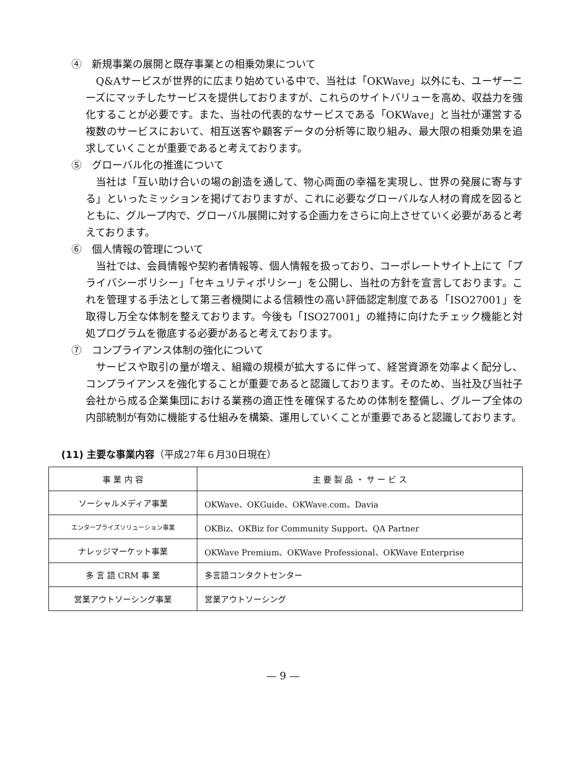④　新規事業の展開と既存事業との相乗効果について
Q&Aサービスが世界的に広まり始めている中で、当社は「OKWave」以外にも、ユーザーニーズにマッチしたサービスを提供しておりますが、これらのサイトバリューを高め、収益力を強化することが必要です。また、当社の代表的なサービスである「OKWave」と当社が運営する複数のサービスにおいて、相互送客や顧客データの分析等に取り組み、最大限の相乗効果を追求していくことが重要であると考えております。
⑤　グローバル化の推進について
当社は「互い助け合いの場の創造を通して、物心両面の幸福を実現し、世界の発展に寄与する」といったミッションを掲げておりますが、これに必要なグローバルな人材の育成を図るとともに、グループ内で、グローバル展開に対する企画力をさらに向上させていく必要があると考えております。
⑥　個人情報の管理について
当社では、会員情報や契約者情報等、個人情報を扱っており、コーポレートサイト上にて「プライバシーポリシー」「セキュリティポリシー」を公開し、当社の方針を宣言しております。これを管理する手法として第三者機関による信頼性の高い評価認定制度である「ISO27001」を取得し万全な体制を整えております。今後も「ISO27001」の維持に向けたチェック機能と対処プログラムを徹底する必要があると考えております。
⑦　コンプライアンス体制の強化について
サービスや取引の量が増え、組織の規模が拡大するに伴って、経営資源を効率よく配分し、コンプライアンスを強化することが重要であると認識しております。そのため、当社及び当社子会社から成る企業集団における業務の適正性を確保するための体制を整備し、グループ全体の内部統制が有効に機能する仕組みを構築、運用していくことが重要であると認識しております。
(11) 主要な事業内容（平成27年６月30日現在）
| 事 業 内 容 | 主 要 製 品 ・ サ ー ビ ス |
| --- | --- |
| ソーシャルメディア事業 | OKWave、OKGuide、OKWave.com、Davia |
| エンタープライズソリューション事業 | OKBiz、OKBiz for Community Support、QA Partner |
| ナレッジマーケット事業 | OKWave Premium、OKWave Professional、OKWave Enterprise |
| 多 言 語 CRM 事 業 | 多言語コンタクトセンター |
| 営業アウトソーシング事業 | 営業アウトソーシング |
— 9 —